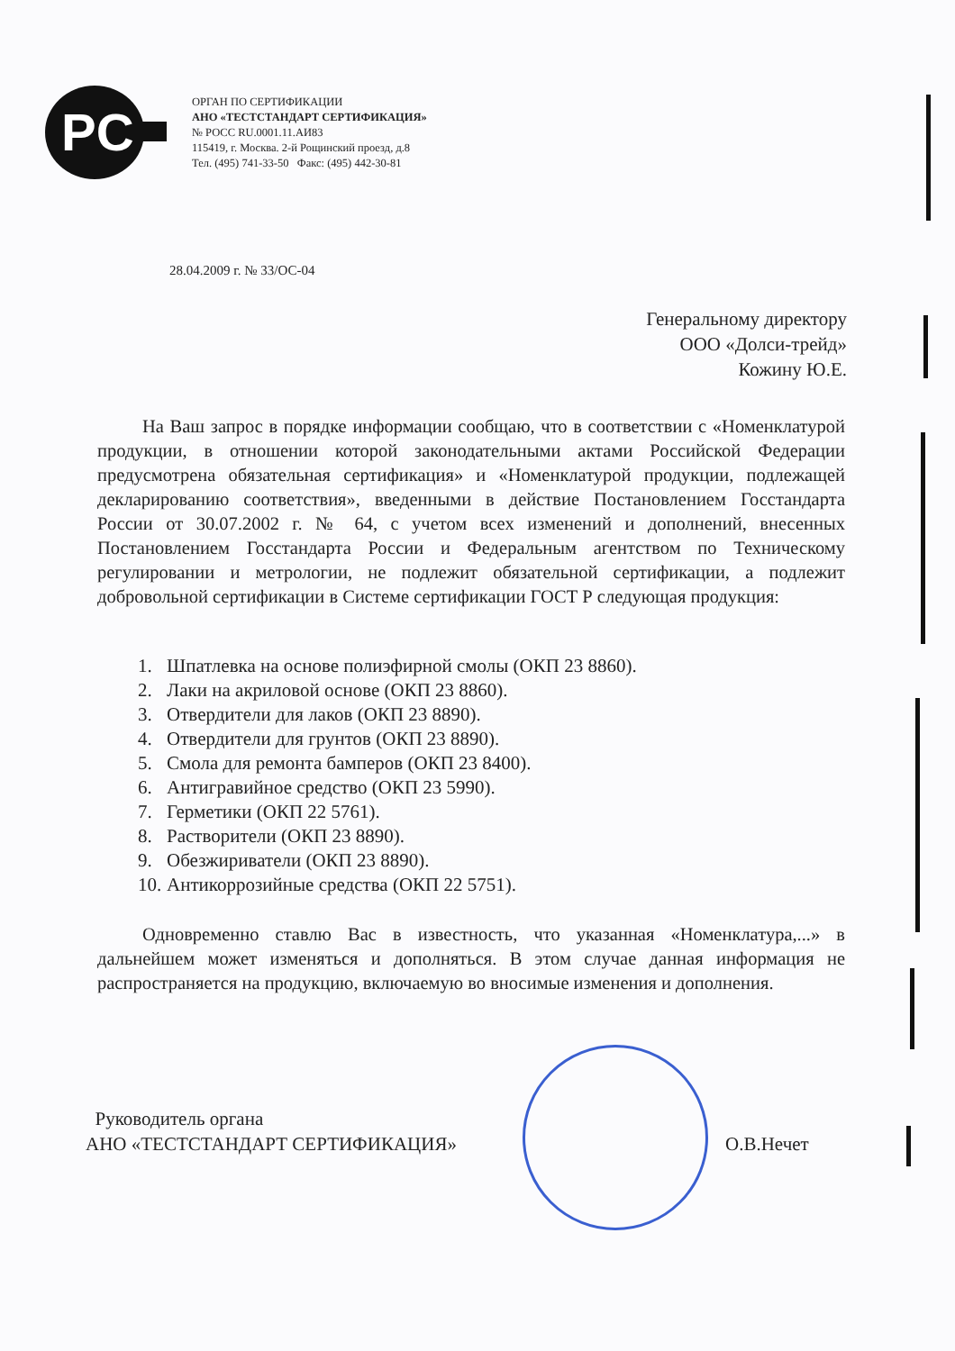PC
ОРГАН ПО СЕРТИФИКАЦИИ
АНО «ТЕСТСТАНДАРТ СЕРТИФИКАЦИЯ»
№ РОСС RU.0001.11.АИ83
115419, г. Москва. 2-й Рощинский проезд, д.8
Тел. (495) 741-33-50 Факс: (495) 442-30-81
28.04.2009 г. № 33/ОС-04
Генеральному директору
ООО «Долси-трейд»
Кожину Ю.Е.
На Ваш запрос в порядке информации сообщаю, что в соответствии с «Номенклатурой продукции, в отношении которой законодательными актами Российской Федерации предусмотрена обязательная сертификация» и «Номенклатурой продукции, подлежащей декларированию соответствия», введенными в действие Постановлением Госстандарта России от 30.07.2002 г. № 64, с учетом всех изменений и дополнений, внесенных Постановлением Госстандарта России и Федеральным агентством по Техническому регулировании и метрологии, не подлежит обязательной сертификации, а подлежит добровольной сертификации в Системе сертификации ГОСТ Р следующая продукция:
1. Шпатлевка на основе полиэфирной смолы (ОКП 23 8860).
2. Лаки на акриловой основе (ОКП 23 8860).
3. Отвердители для лаков (ОКП 23 8890).
4. Отвердители для грунтов (ОКП 23 8890).
5. Смола для ремонта бамперов (ОКП 23 8400).
6. Антигравийное средство (ОКП 23 5990).
7. Герметики (ОКП 22 5761).
8. Растворители (ОКП 23 8890).
9. Обезжириватели (ОКП 23 8890).
10. Антикоррозийные средства (ОКП 22 5751).
Одновременно ставлю Вас в известность, что указанная «Номенклатура,...» в дальнейшем может изменяться и дополняться. В этом случае данная информация не распространяется на продукцию, включаемую во вносимые изменения и дополнения.
Руководитель органа
АНО «ТЕСТСТАНДАРТ СЕРТИФИКАЦИЯ»
О.В.Нечет